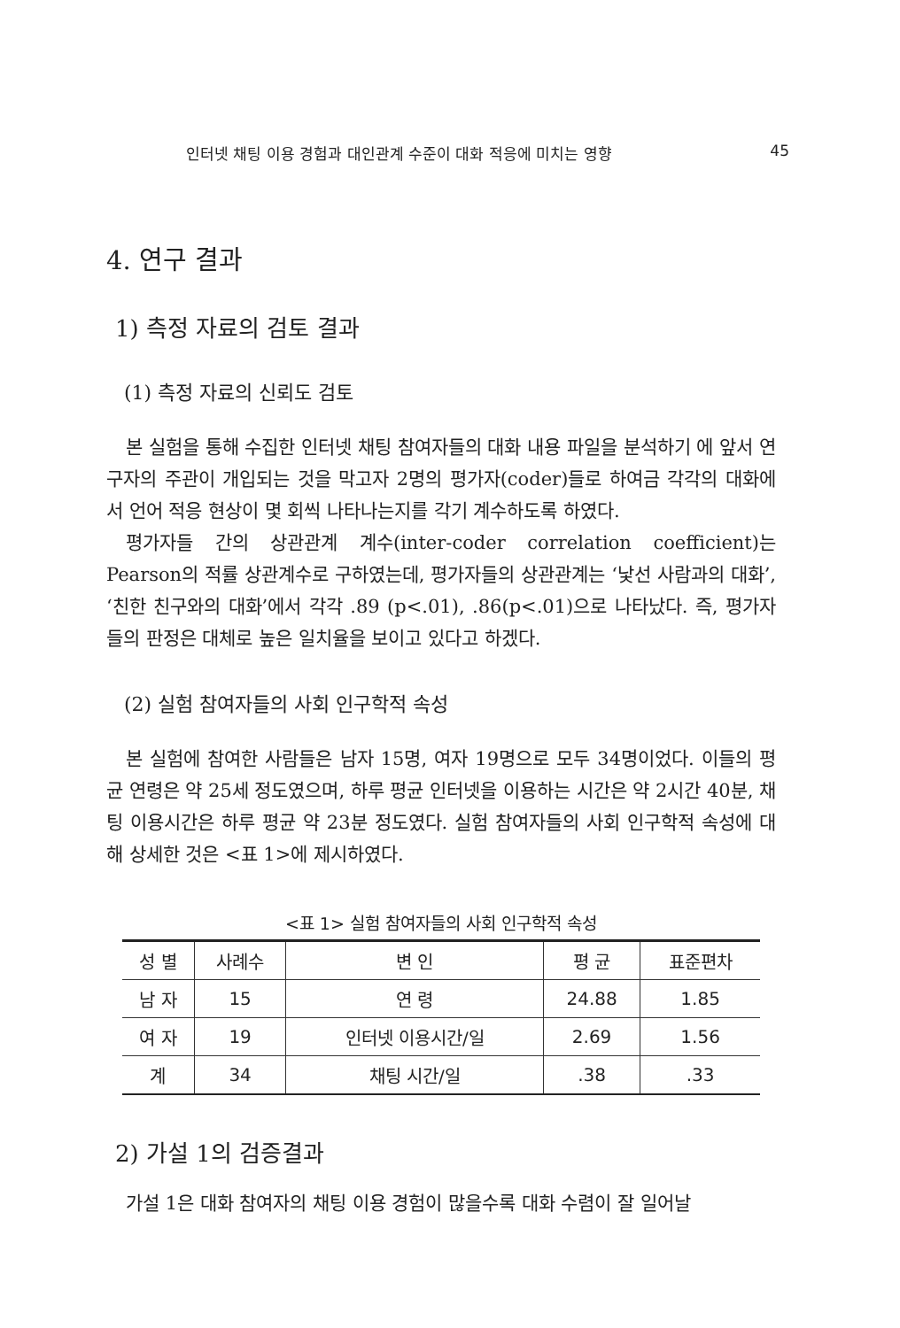인터넷 채팅 이용 경험과 대인관계 수준이 대화 적응에 미치는 영향 45
4. 연구 결과
1) 측정 자료의 검토 결과
(1) 측정 자료의 신뢰도 검토
본 실험을 통해 수집한 인터넷 채팅 참여자들의 대화 내용 파일을 분석하기 에 앞서 연구자의 주관이 개입되는 것을 막고자 2명의 평가자(coder)들로 하여금 각각의 대화에서 언어 적응 현상이 몇 회씩 나타나는지를 각기 계수하도록 하였다.
평가자들 간의 상관관계 계수(inter-coder correlation coefficient)는 Pearson의 적률 상관계수로 구하였는데, 평가자들의 상관관계는 ‘낯선 사람과의 대화’, ‘친한 친구와의 대화’에서 각각 .89 (p<.01), .86(p<.01)으로 나타났다. 즉, 평가자들의 판정은 대체로 높은 일치율을 보이고 있다고 하겠다.
(2) 실험 참여자들의 사회 인구학적 속성
본 실험에 참여한 사람들은 남자 15명, 여자 19명으로 모두 34명이었다. 이들의 평균 연령은 약 25세 정도였으며, 하루 평균 인터넷을 이용하는 시간은 약 2시간 40분, 채팅 이용시간은 하루 평균 약 23분 정도였다. 실험 참여자들의 사회 인구학적 속성에 대해 상세한 것은 <표 1>에 제시하였다.
<표 1> 실험 참여자들의 사회 인구학적 속성
| 성 별 | 사례수 | 변 인 | 평 균 | 표준편차 |
| --- | --- | --- | --- | --- |
| 남 자 | 15 | 연 령 | 24.88 | 1.85 |
| 여 자 | 19 | 인터넷 이용시간/일 | 2.69 | 1.56 |
| 계 | 34 | 채팅 시간/일 | .38 | .33 |
2) 가설 1의 검증결과
가설 1은 대화 참여자의 채팅 이용 경험이 많을수록 대화 수렴이 잘 일어날